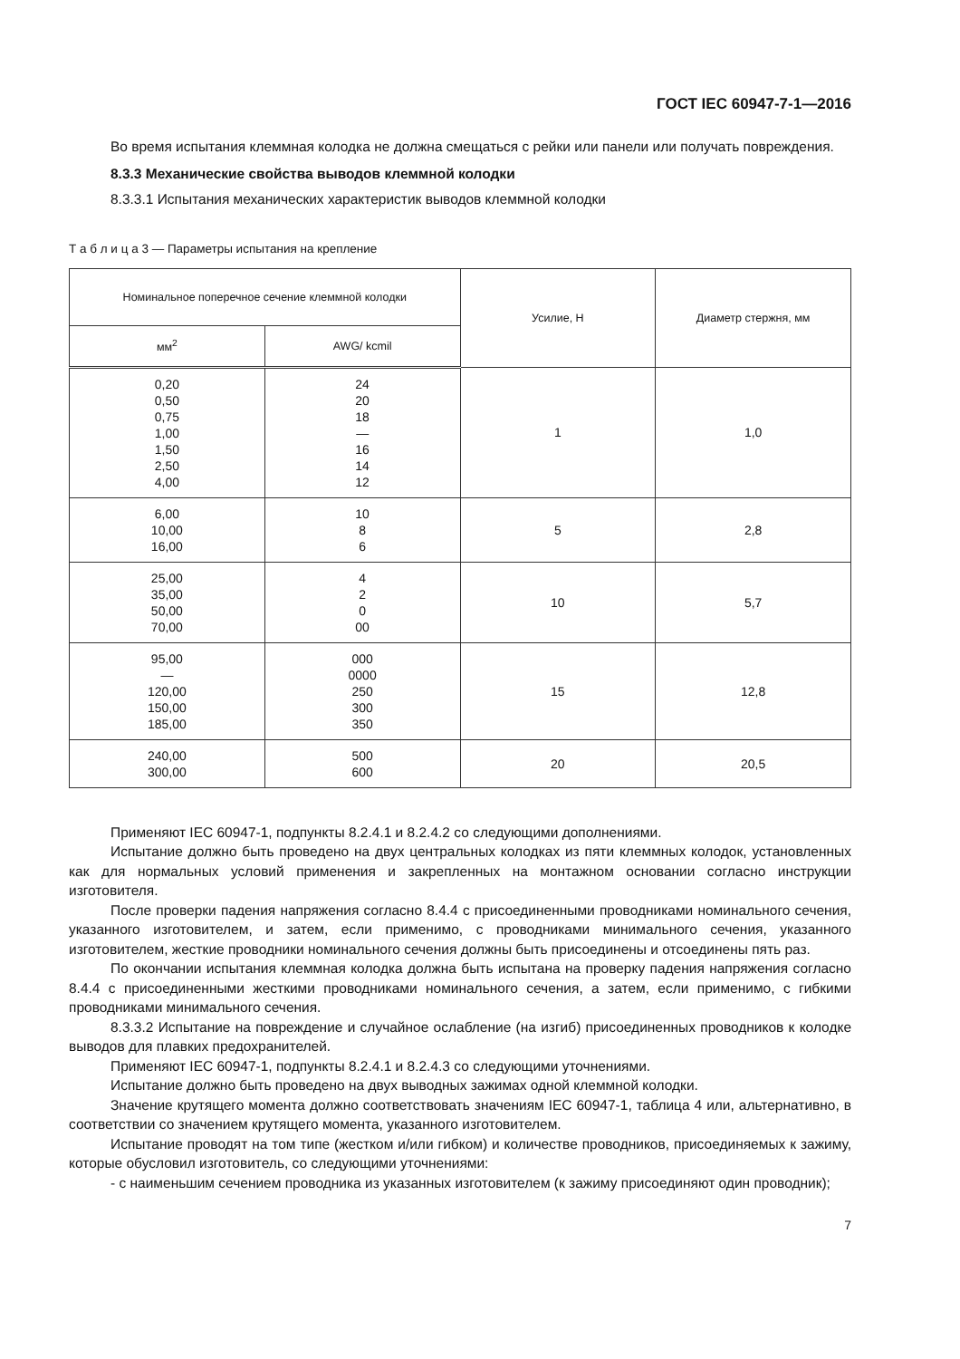ГОСТ IEC 60947-7-1—2016
Во время испытания клеммная колодка не должна смещаться с рейки или панели или получать повреждения.
8.3.3 Механические свойства выводов клеммной колодки
8.3.3.1 Испытания механических характеристик выводов клеммной колодки
Т а б л и ц а 3 — Параметры испытания на крепление
| Номинальное поперечное сечение клеммной колодки | | Усилие, Н | Диаметр стержня, мм |
| --- | --- | --- | --- |
| мм<sup>2</sup> | AWG/ kcmil | | |
| 0,20 0,50 0,75 1,00 1,50 2,50 4,00 | 24 20 18 — 16 14 12 | 1 | 1,0 |
| 6,00 10,00 16,00 | 10 8 6 | 5 | 2,8 |
| 25,00 35,00 50,00 70,00 | 4 2 0 00 | 10 | 5,7 |
| 95,00 — 120,00 150,00 185,00 | 000 0000 250 300 350 | 15 | 12,8 |
| 240,00 300,00 | 500 600 | 20 | 20,5 |
Применяют IEC 60947-1, подпункты 8.2.4.1 и 8.2.4.2 со следующими дополнениями.
Испытание должно быть проведено на двух центральных колодках из пяти клеммных колодок, установленных как для нормальных условий применения и закрепленных на монтажном основании согласно инструкции изготовителя.
После проверки падения напряжения согласно 8.4.4 с присоединенными проводниками номинального сечения, указанного изготовителем, и затем, если применимо, с проводниками минимального сечения, указанного изготовителем, жесткие проводники номинального сечения должны быть присоединены и отсоединены пять раз.
По окончании испытания клеммная колодка должна быть испытана на проверку падения напряжения согласно 8.4.4 с присоединенными жесткими проводниками номинального сечения, а затем, если применимо, с гибкими проводниками минимального сечения.
8.3.3.2 Испытание на повреждение и случайное ослабление (на изгиб) присоединенных проводников к колодке выводов для плавких предохранителей.
Применяют IEC 60947-1, подпункты 8.2.4.1 и 8.2.4.3 со следующими уточнениями.
Испытание должно быть проведено на двух выводных зажимах одной клеммной колодки.
Значение крутящего момента должно соответствовать значениям IEC 60947-1, таблица 4 или, альтернативно, в соответствии со значением крутящего момента, указанного изготовителем.
Испытание проводят на том типе (жестком и/или гибком) и количестве проводников, присоединяемых к зажиму, которые обусловил изготовитель, со следующими уточнениями:
- с наименьшим сечением проводника из указанных изготовителем (к зажиму присоединяют один проводник);
7